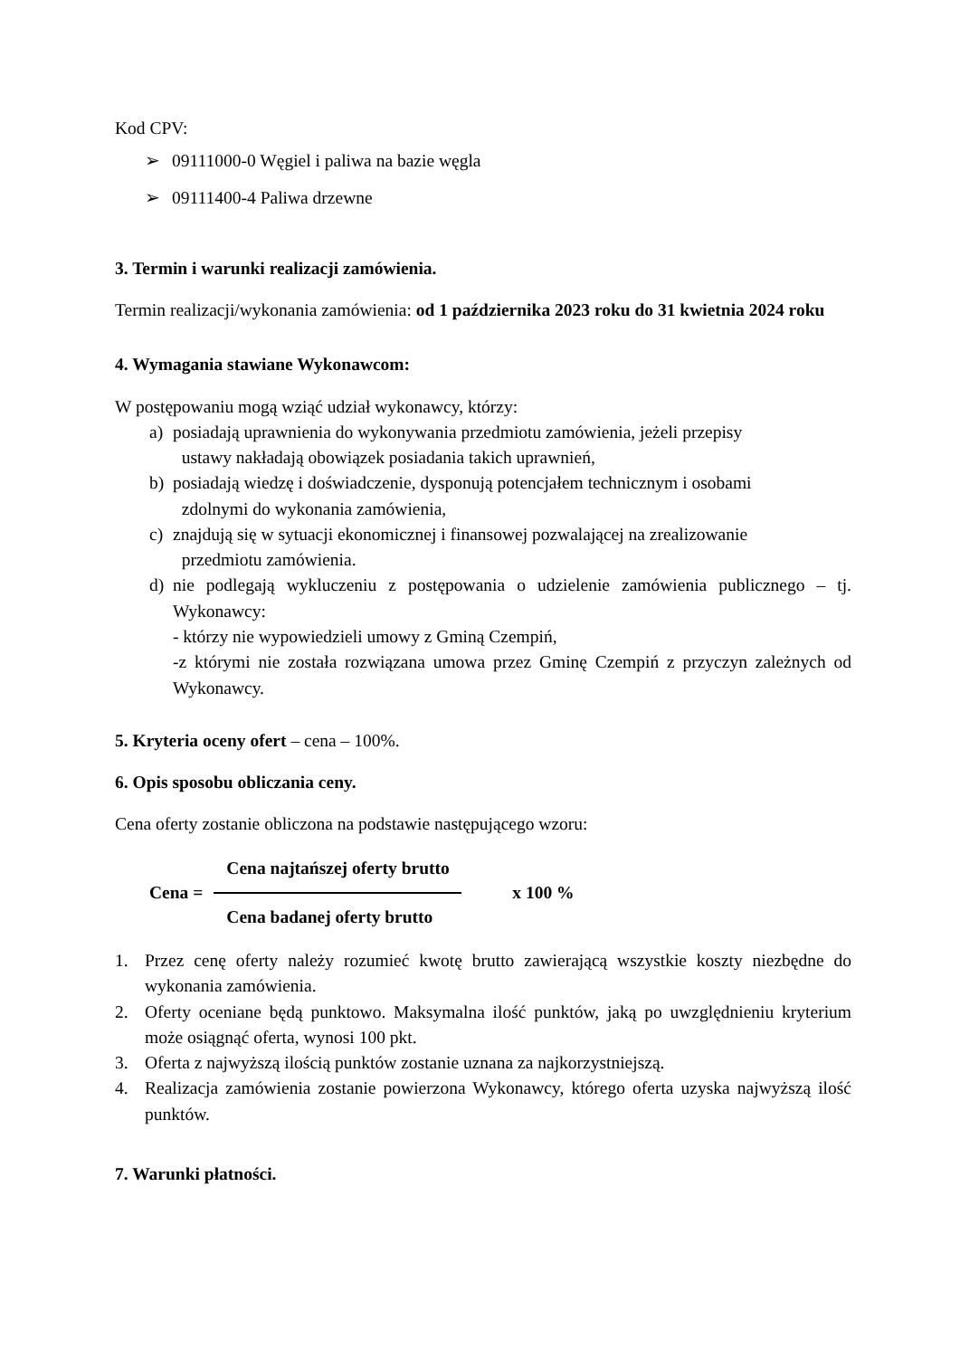Kod CPV:
➢ 09111000-0 Węgiel i paliwa na bazie węgla
➢ 09111400-4 Paliwa drzewne
3. Termin i warunki realizacji zamówienia.
Termin realizacji/wykonania zamówienia: od 1 października 2023 roku do 31 kwietnia 2024 roku
4. Wymagania stawiane Wykonawcom:
W postępowaniu mogą wziąć udział wykonawcy, którzy:
a) posiadają uprawnienia do wykonywania przedmiotu zamówienia, jeżeli przepisy
ustawy nakładają obowiązek posiadania takich uprawnień,
b) posiadają wiedzę i doświadczenie, dysponują potencjałem technicznym i osobami
zdolnymi do wykonania zamówienia,
c) znajdują się w sytuacji ekonomicznej i finansowej pozwalającej na zrealizowanie
przedmiotu zamówienia.
d) nie podlegają wykluczeniu z postępowania o udzielenie zamówienia publicznego – tj. Wykonawcy:
- którzy nie wypowiedzieli umowy z Gminą Czempiń,
-z którymi nie została rozwiązana umowa przez Gminę Czempiń z przyczyn zależnych od Wykonawcy.
5. Kryteria oceny ofert – cena – 100%.
6. Opis sposobu obliczania ceny.
Cena oferty zostanie obliczona na podstawie następującego wzoru:
Cena =
Cena najtańszej oferty brutto
Cena badanej oferty brutto
x 100 %
1. Przez cenę oferty należy rozumieć kwotę brutto zawierającą wszystkie koszty niezbędne do wykonania zamówienia.
2. Oferty oceniane będą punktowo. Maksymalna ilość punktów, jaką po uwzględnieniu kryterium może osiągnąć oferta, wynosi 100 pkt.
3. Oferta z najwyższą ilością punktów zostanie uznana za najkorzystniejszą.
4. Realizacja zamówienia zostanie powierzona Wykonawcy, którego oferta uzyska najwyższą ilość punktów.
7. Warunki płatności.